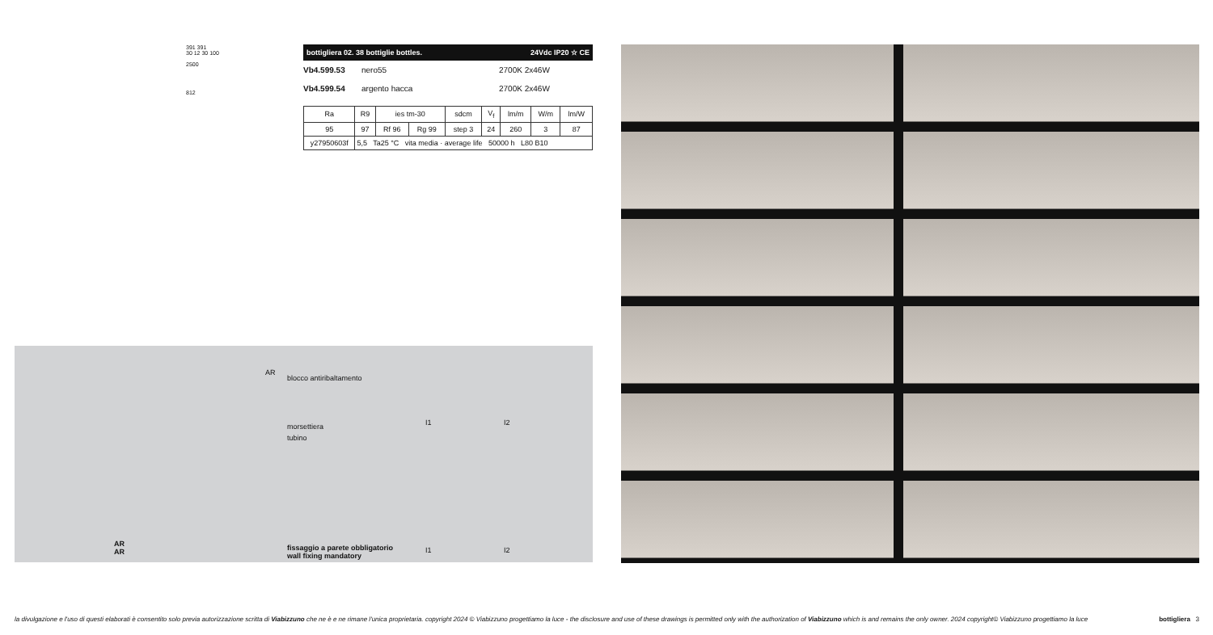391 391
30 12 30 100
2500
812
bottigliera 02. 38 bottiglie bottles. 24Vdc IP20 ☆ CE
Vb4.599.53 nero55 2700K 2x46W
Vb4.599.54 argento hacca 2700K 2x46W
| Ra | R9 | ies tm-30 | | sdcm | V<sub>f</sub> | lm/m | W/m | lm/W |
| --- | --- | --- | --- | --- | --- | --- | --- | --- |
| 95 | 97 | Rf 96 | Rg 99 | step 3 | 24 | 260 | 3 | 87 |
| y27950603f | 5,5 Ta25 °C vita media · average life 50000 h L80 B10 | | | | | | | |
AR
blocco antiribaltamento
morsettiera
tubino
I1 I2
I1 I2
fissaggio a parete obbligatorio
wall fixing mandatory
AR
AR
la divulgazione e l'uso di questi elaborati è consentito solo previa autorizzazione scritta di Viabizzuno che ne è e ne rimane l'unica proprietaria. copyright 2024 © Viabizzuno progettiamo la luce - the disclosure and use of these drawings is permitted only with the authorization of Viabizzuno which is and remains the only owner. 2024 copyright© Viabizzuno progettiamo la luce bottigliera 3